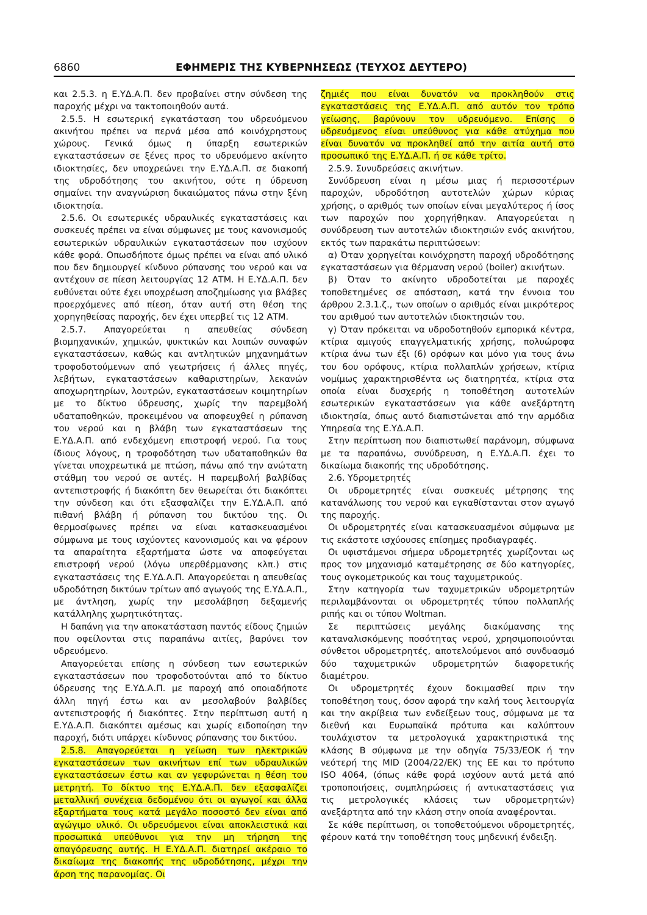6860 ΕΦΗΜΕΡΙΣ ΤΗΣ ΚΥΒΕΡΝΗΣΕΩΣ (ΤΕΥΧΟΣ ΔΕΥΤΕΡΟ)
και 2.5.3. η Ε.ΥΔ.Α.Π. δεν προβαίνει στην σύνδεση της παροχής μέχρι να τακτοποιηθούν αυτά.
2.5.5. Η εσωτερική εγκατάσταση του υδρευόμενου ακινήτου πρέπει να περνά μέσα από κοινόχρηστους χώρους. Γενικά όμως η ύπαρξη εσωτερικών εγκαταστάσεων σε ξένες προς το υδρευόμενο ακίνητο ιδιοκτησίες, δεν υποχρεώνει την Ε.ΥΔ.Α.Π. σε διακοπή της υδροδότησης του ακινήτου, ούτε η ύδρευση σημαίνει την αναγνώριση δικαιώματος πάνω στην ξένη ιδιοκτησία.
2.5.6. Οι εσωτερικές υδραυλικές εγκαταστάσεις και συσκευές πρέπει να είναι σύμφωνες με τους κανονισμούς εσωτερικών υδραυλικών εγκαταστάσεων που ισχύουν κάθε φορά. Οπωσδήποτε όμως πρέπει να είναι από υλικό που δεν δημιουργεί κίνδυνο ρύπανσης του νερού και να αντέχουν σε πίεση λειτουργίας 12 ΑΤΜ. Η Ε.ΥΔ.Α.Π. δεν ευθύνεται ούτε έχει υποχρέωση αποζημίωσης για βλάβες προερχόμενες από πίεση, όταν αυτή στη θέση της χορηγηθείσας παροχής, δεν έχει υπερβεί τις 12 ΑΤΜ.
2.5.7. Απαγορεύεται η απευθείας σύνδεση βιομηχανικών, χημικών, ψυκτικών και λοιπών συναφών εγκαταστάσεων, καθώς και αντλητικών μηχανημάτων τροφοδοτούμενων από γεωτρήσεις ή άλλες πηγές, λεβήτων, εγκαταστάσεων καθαριστηρίων, λεκανών αποχωρητηρίων, λουτρών, εγκαταστάσεων κοιμητηρίων με το δίκτυο ύδρευσης, χωρίς την παρεμβολή υδαταποθηκών, προκειμένου να αποφευχθεί η ρύπανση του νερού και η βλάβη των εγκαταστάσεων της Ε.ΥΔ.Α.Π. από ενδεχόμενη επιστροφή νερού. Για τους ίδιους λόγους, η τροφοδότηση των υδαταποθηκών θα γίνεται υποχρεωτικά με πτώση, πάνω από την ανώτατη στάθμη του νερού σε αυτές. Η παρεμβολή βαλβίδας αντεπιστροφής ή διακόπτη δεν θεωρείται ότι διακόπτει την σύνδεση και ότι εξασφαλίζει την Ε.ΥΔ.Α.Π. από πιθανή βλάβη ή ρύπανση του δικτύου της. Οι θερμοσίφωνες πρέπει να είναι κατασκευασμένοι σύμφωνα με τους ισχύοντες κανονισμούς και να φέρουν τα απαραίτητα εξαρτήματα ώστε να αποφεύγεται επιστροφή νερού (λόγω υπερθέρμανσης κλπ.) στις εγκαταστάσεις της Ε.ΥΔ.Α.Π. Απαγορεύεται η απευθείας υδροδότηση δικτύων τρίτων από αγωγούς της Ε.ΥΔ.Α.Π., με άντληση, χωρίς την μεσολάβηση δεξαμενής κατάλληλης χωρητικότητας.
Η δαπάνη για την αποκατάσταση παντός είδους ζημιών που οφείλονται στις παραπάνω αιτίες, βαρύνει τον υδρευόμενο.
Απαγορεύεται επίσης η σύνδεση των εσωτερικών εγκαταστάσεων που τροφοδοτούνται από το δίκτυο ύδρευσης της Ε.ΥΔ.Α.Π. με παροχή από οποιαδήποτε άλλη πηγή έστω και αν μεσολαβούν βαλβίδες αντεπιστροφής ή διακόπτες. Στην περίπτωση αυτή η Ε.ΥΔ.Α.Π. διακόπτει αμέσως και χωρίς ειδοποίηση την παροχή, διότι υπάρχει κίνδυνος ρύπανσης του δικτύου.
2.5.8. Απαγορεύεται η γείωση των ηλεκτρικών εγκαταστάσεων των ακινήτων επί των υδραυλικών εγκαταστάσεων έστω και αν γεφυρώνεται η θέση του μετρητή. Το δίκτυο της Ε.ΥΔ.Α.Π. δεν εξασφαλίζει μεταλλική συνέχεια δεδομένου ότι οι αγωγοί και άλλα εξαρτήματα τους κατά μεγάλο ποσοστό δεν είναι από αγώγιμο υλικό. Οι υδρευόμενοι είναι αποκλειστικά και προσωπικά υπεύθυνοι για την μη τήρηση της απαγόρευσης αυτής. Η Ε.ΥΔ.Α.Π. διατηρεί ακέραιο το δικαίωμα της διακοπής της υδροδότησης, μέχρι την άρση της παρανομίας. Οι
ζημιές που είναι δυνατόν να προκληθούν στις εγκαταστάσεις της Ε.ΥΔ.Α.Π. από αυτόν τον τρόπο γείωσης, βαρύνουν τον υδρευόμενο. Επίσης ο υδρευόμενος είναι υπεύθυνος για κάθε ατύχημα που είναι δυνατόν να προκληθεί από την αιτία αυτή στο προσωπικό της Ε.ΥΔ.Α.Π. ή σε κάθε τρίτο.
2.5.9. Συνυδρεύσεις ακινήτων.
Συνύδρευση είναι η μέσω μιας ή περισσοτέρων παροχών, υδροδότηση αυτοτελών χώρων κύριας χρήσης, ο αριθμός των οποίων είναι μεγαλύτερος ή ίσος των παροχών που χορηγήθηκαν. Απαγορεύεται η συνύδρευση των αυτοτελών ιδιοκτησιών ενός ακινήτου, εκτός των παρακάτω περιπτώσεων:
α) Όταν χορηγείται κοινόχρηστη παροχή υδροδότησης εγκαταστάσεων για θέρμανση νερού (boiler) ακινήτων.
β) Όταν το ακίνητο υδροδοτείται με παροχές τοποθετημένες σε απόσταση, κατά την έννοια του άρθρου 2.3.1.ζ., των οποίων ο αριθμός είναι μικρότερος του αριθμού των αυτοτελών ιδιοκτησιών του.
γ) Όταν πρόκειται να υδροδοτηθούν εμπορικά κέντρα, κτίρια αμιγούς επαγγελματικής χρήσης, πολυώροφα κτίρια άνω των έξι (6) ορόφων και μόνο για τους άνω του 6ου ορόφους, κτίρια πολλαπλών χρήσεων, κτίρια νομίμως χαρακτηρισθέντα ως διατηρητέα, κτίρια στα οποία είναι δυσχερής η τοποθέτηση αυτοτελών εσωτερικών εγκαταστάσεων για κάθε ανεξάρτητη ιδιοκτησία, όπως αυτό διαπιστώνεται από την αρμόδια Υπηρεσία της Ε.ΥΔ.Α.Π.
Στην περίπτωση που διαπιστωθεί παράνομη, σύμφωνα με τα παραπάνω, συνύδρευση, η Ε.ΥΔ.Α.Π. έχει το δικαίωμα διακοπής της υδροδότησης.
2.6. Υδρομετρητές
Οι υδρομετρητές είναι συσκευές μέτρησης της κατανάλωσης του νερού και εγκαθίστανται στον αγωγό της παροχής.
Οι υδρομετρητές είναι κατασκευασμένοι σύμφωνα με τις εκάστοτε ισχύουσες επίσημες προδιαγραφές.
Οι υφιστάμενοι σήμερα υδρομετρητές χωρίζονται ως προς τον μηχανισμό καταμέτρησης σε δύο κατηγορίες, τους ογκομετρικούς και τους ταχυμετρικούς.
Στην κατηγορία των ταχυμετρικών υδρομετρητών περιλαμβάνονται οι υδρομετρητές τύπου πολλαπλής ριπής και οι τύπου Woltman.
Σε περιπτώσεις μεγάλης διακύμανσης της καταναλισκόμενης ποσότητας νερού, χρησιμοποιούνται σύνθετοι υδρομετρητές, αποτελούμενοι από συνδυασμό δύο ταχυμετρικών υδρομετρητών διαφορετικής διαμέτρου.
Οι υδρομετρητές έχουν δοκιμασθεί πριν την τοποθέτηση τους, όσον αφορά την καλή τους λειτουργία και την ακρίβεια των ενδείξεων τους, σύμφωνα με τα διεθνή και Ευρωπαϊκά πρότυπα και καλύπτουν τουλάχιστον τα μετρολογικά χαρακτηριστικά της κλάσης Β σύμφωνα με την οδηγία 75/33/ΕΟΚ ή την νεότερή της MID (2004/22/ΕΚ) της ΕΕ και το πρότυπο ISO 4064, (όπως κάθε φορά ισχύουν αυτά μετά από τροποποιήσεις, συμπληρώσεις ή αντικαταστάσεις για τις μετρολογικές κλάσεις των υδρομετρητών) ανεξάρτητα από την κλάση στην οποία αναφέρονται.
Σε κάθε περίπτωση, οι τοποθετούμενοι υδρομετρητές, φέρουν κατά την τοποθέτηση τους μηδενική ένδειξη.